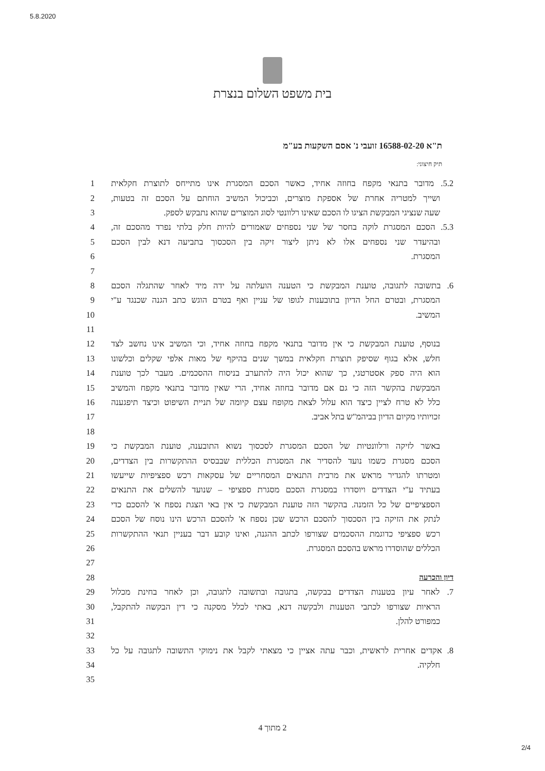5.8.2020
בית משפט השלום בנצרת
ת"א 16588-02-20 זועבי נ' אסם השקעות בע"מ
תיק חיצוני:
1 5.2. מדובר בתנאי מקפח בחוזה אחיד, כאשר הסכם המסגרת אינו מתייחס לתוצרת חקלאית
2 ושייך למטריה אחרת של אספקת מוצרים, וכביכול המשיב הוחתם על הסכם זה בטעות,
3 שעה שנציגי המבקשת הציגו לו הסכם שאינו רלוונטי לסוג המוצרים שהוא נתבקש לספק.
4 5.3. הסכם המסגרת לוקה בחסר של שני נספחים שאמורים להיות חלק בלתי נפרד מהסכם זה,
5 ובהיעדר שני נספחים אלו לא ניתן ליצור זיקה בין הסכסוך בתביעה דנא לבין הסכם
6 המסגרת.
7
8 6. בתשובה לתגובה, טוענת המבקשת כי הטענה הועלתה על ידה מיד לאחר שהתגלה הסכם
9 המסגרת, ובטרם החל הדיון בתובענות לגופו של עניין ואף בטרם הוגש כתב הגנה שכנגד ע"י
10 המשיב.
11
12 בנוסף, טוענת המבקשת כי אין מדובר בתנאי מקפח בחוזה אחיד, וכי המשיב אינו נחשב לצד
13 חלש, אלא בגוף שסיפק תוצרת חקלאית במשך שנים בהיקף של מאות אלפי שקלים וכלשונו
14 הוא היה ספק אסטרטגי, כך שהוא יכול היה להתערב בניסוח ההסכמים. מעבר לכך טוענת
15 המבקשת בהקשר הזה כי גם אם מדובר בחוזה אחיד, הרי שאין מדובר בתנאי מקפח והמשיב
16 כלל לא טרח לציין כיצד הוא עלול לצאת מקופח עצם קיומה של תניית השיפוט וכיצד תיפגענה
17 זכויותיו מקיום הדיון בביהמ"ש בתל אביב.
18
19 באשר לזיקה ורלוונטיות של הסכם המסגרת לסכסוך נשוא התובענה, טוענת המבקשת כי
20 הסכם מסגרת כשמו נועד להסדיר את המסגרת הכללית שבבסיס ההתקשרות בין הצדדים,
21 ומטרתו להגדיר מראש את מרבית התנאים המסחריים של עסקאות רכש ספציפיות שייעשו
22 בעתיד ע"י הצדדים ויוסדרו במסגרת הסכם מסגרת ספציפי – שנועד להשלים את התנאים
23 הספציפיים של כל הזמנה. בהקשר הזה טוענת המבקשת כי אין באי הצגת נספח א' להסכם כדי
24 לנתק את הזיקה בין הסכסוך להסכם הרכש שכן נספח א' להסכם הרכש הינו נוסח של הסכם
25 רכש ספציפי כדוגמת ההסכמים שצורפו לכתב ההגנה, ואינו קובע דבר בעניין תנאי ההתקשרות
26 הכללים שהוסדרו מראש בהסכם המסגרת.
27
28 דיון והכרעה
29 7. לאחר עיון בטענות הצדדים בבקשה, בתגובה ובתשובה לתגובה, וכן לאחר בחינת מכלול
30 הראיות שצורפו לכתבי הטענות ולבקשה דנא, באתי לכלל מסקנה כי דין הבקשה להתקבל,
31 כמפורט להלן.
32
33 8. אקדים אחרית לראשית, וכבר עתה אציין כי מצאתי לקבל את נימוקי התשובה לתגובה על כל
34 חלקיה.
35
2 מתוך 4
2/4